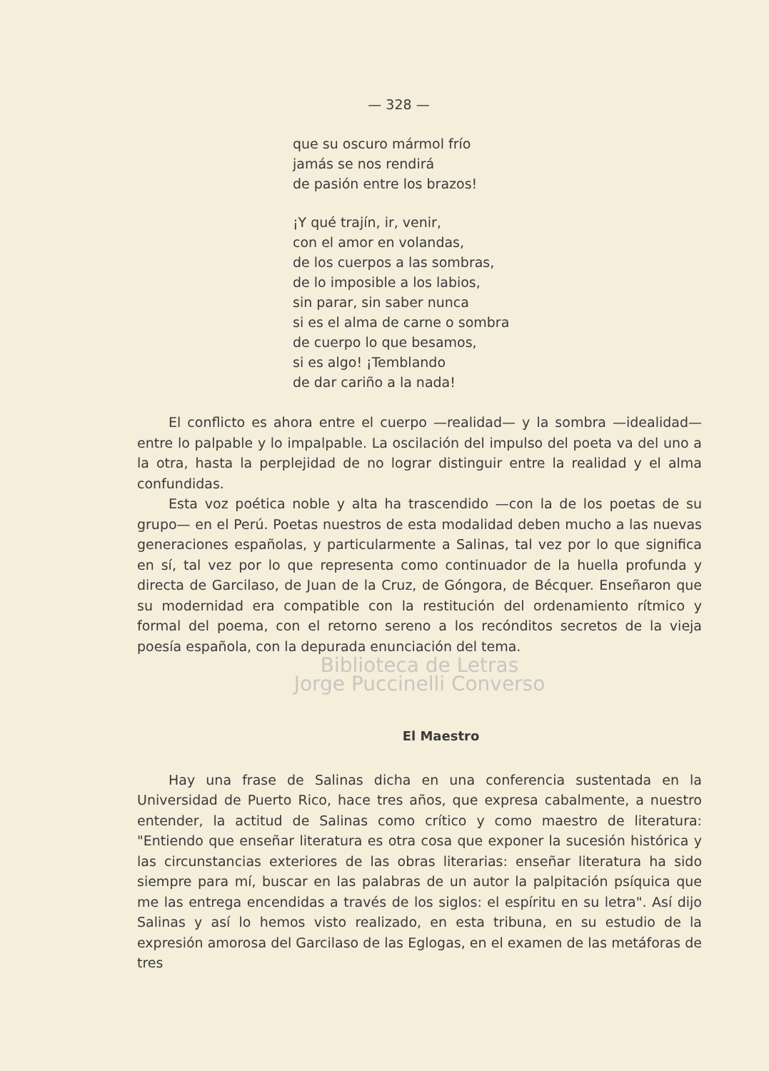— 328 —
que su oscuro mármol frío
jamás se nos rendirá
de pasión entre los brazos!
¡Y qué trajín, ir, venir,
con el amor en volandas,
de los cuerpos a las sombras,
de lo imposible a los labios,
sin parar, sin saber nunca
si es el alma de carne o sombra
de cuerpo lo que besamos,
si es algo! ¡Temblando
de dar cariño a la nada!
El conflicto es ahora entre el cuerpo —realidad— y la sombra —idealidad— entre lo palpable y lo impalpable. La oscilación del impulso del poeta va del uno a la otra, hasta la perplejidad de no lograr distinguir entre la realidad y el alma confundidas.
Esta voz poética noble y alta ha trascendido —con la de los poetas de su grupo— en el Perú. Poetas nuestros de esta modalidad deben mucho a las nuevas generaciones españolas, y particularmente a Salinas, tal vez por lo que significa en sí, tal vez por lo que representa como continuador de la huella profunda y directa de Garcilaso, de Juan de la Cruz, de Góngora, de Bécquer. Enseñaron que su modernidad era compatible con la restitución del ordenamiento rítmico y formal del poema, con el retorno sereno a los recónditos secretos de la vieja poesía española, con la depurada enunciación del tema.
Biblioteca de Letras
Jorge Puccinelli Converso
El Maestro
Hay una frase de Salinas dicha en una conferencia sustentada en la Universidad de Puerto Rico, hace tres años, que expresa cabalmente, a nuestro entender, la actitud de Salinas como crítico y como maestro de literatura: "Entiendo que enseñar literatura es otra cosa que exponer la sucesión histórica y las circunstancias exteriores de las obras literarias: enseñar literatura ha sido siempre para mí, buscar en las palabras de un autor la palpitación psíquica que me las entrega encendidas a través de los siglos: el espíritu en su letra". Así dijo Salinas y así lo hemos visto realizado, en esta tribuna, en su estudio de la expresión amorosa del Garcilaso de las Eglogas, en el examen de las metáforas de tres